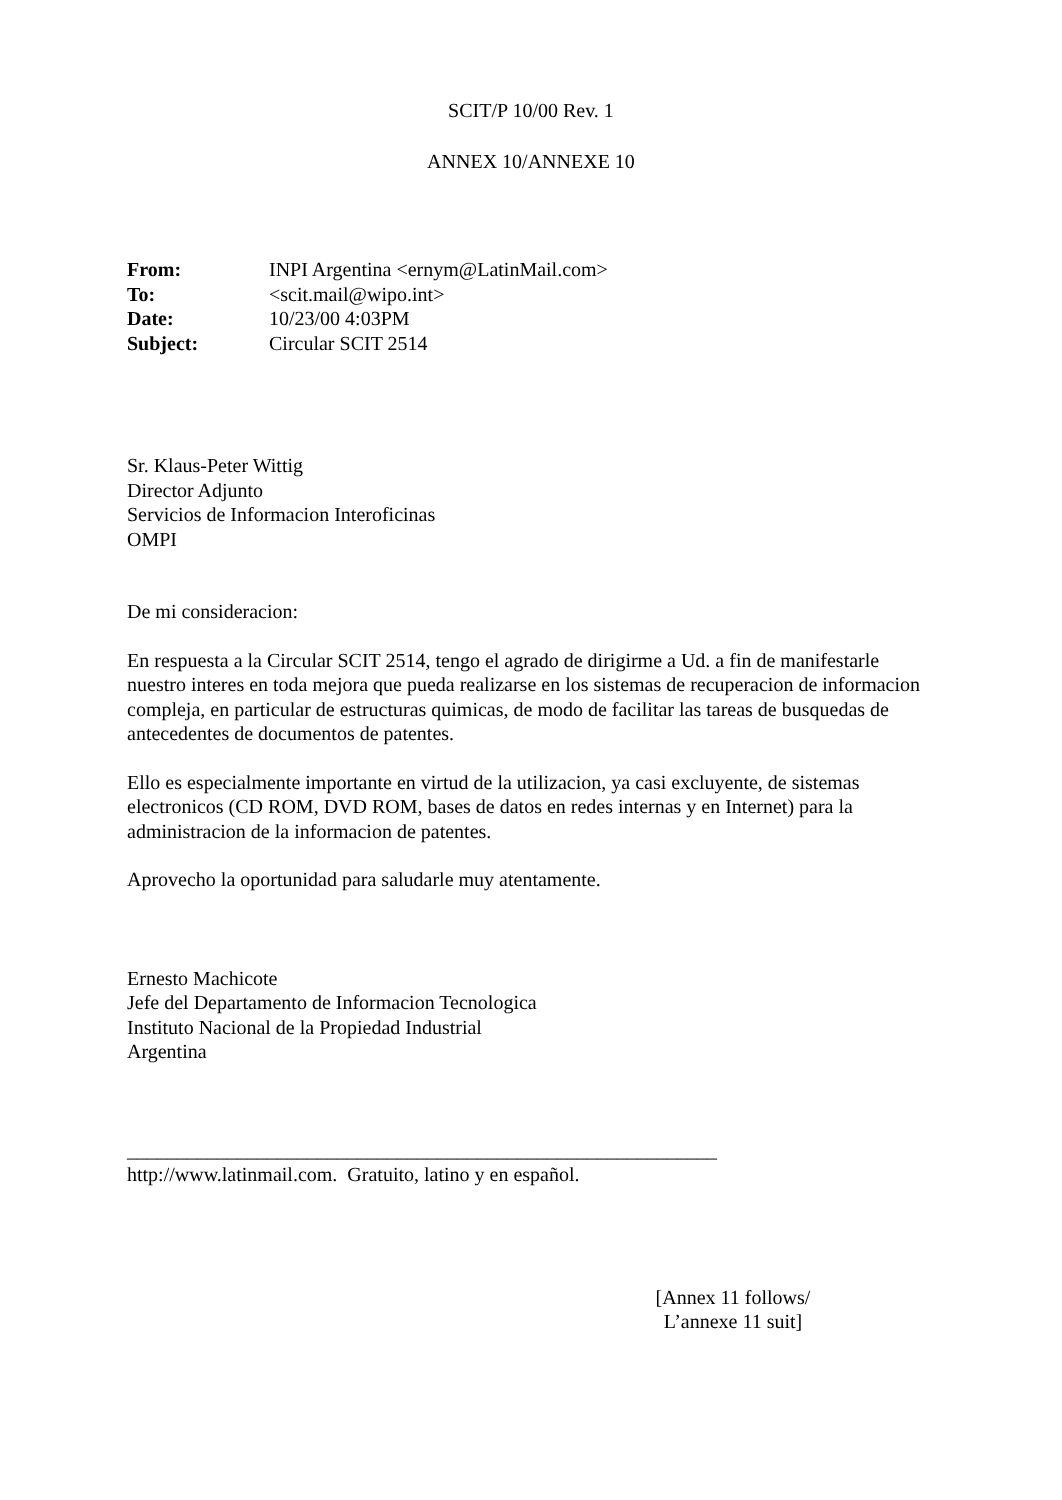SCIT/P 10/00 Rev. 1
ANNEX 10/ANNEXE 10
| From: | INPI Argentina <ernym@LatinMail.com> |
| To: | <scit.mail@wipo.int> |
| Date: | 10/23/00 4:03PM |
| Subject: | Circular SCIT 2514 |
Sr. Klaus-Peter Wittig
Director Adjunto
Servicios de Informacion Interoficinas
OMPI
De mi consideracion:
En respuesta a la Circular SCIT 2514, tengo el agrado de dirigirme a Ud. a fin de manifestarle nuestro interes en toda mejora que pueda realizarse en los sistemas de recuperacion de informacion compleja, en particular de estructuras quimicas, de modo de facilitar las tareas de busquedas de antecedentes de documentos de patentes.
Ello es especialmente importante en virtud de la utilizacion, ya casi excluyente, de sistemas electronicos (CD ROM, DVD ROM, bases de datos en redes internas y en Internet) para la administracion de la informacion de patentes.
Aprovecho la oportunidad para saludarle muy atentamente.
Ernesto Machicote
Jefe del Departamento de Informacion Tecnologica
Instituto Nacional de la Propiedad Industrial
Argentina
___________________________________________________________
http://www.latinmail.com. Gratuito, latino y en español.
[Annex 11 follows/
L’annexe 11 suit]